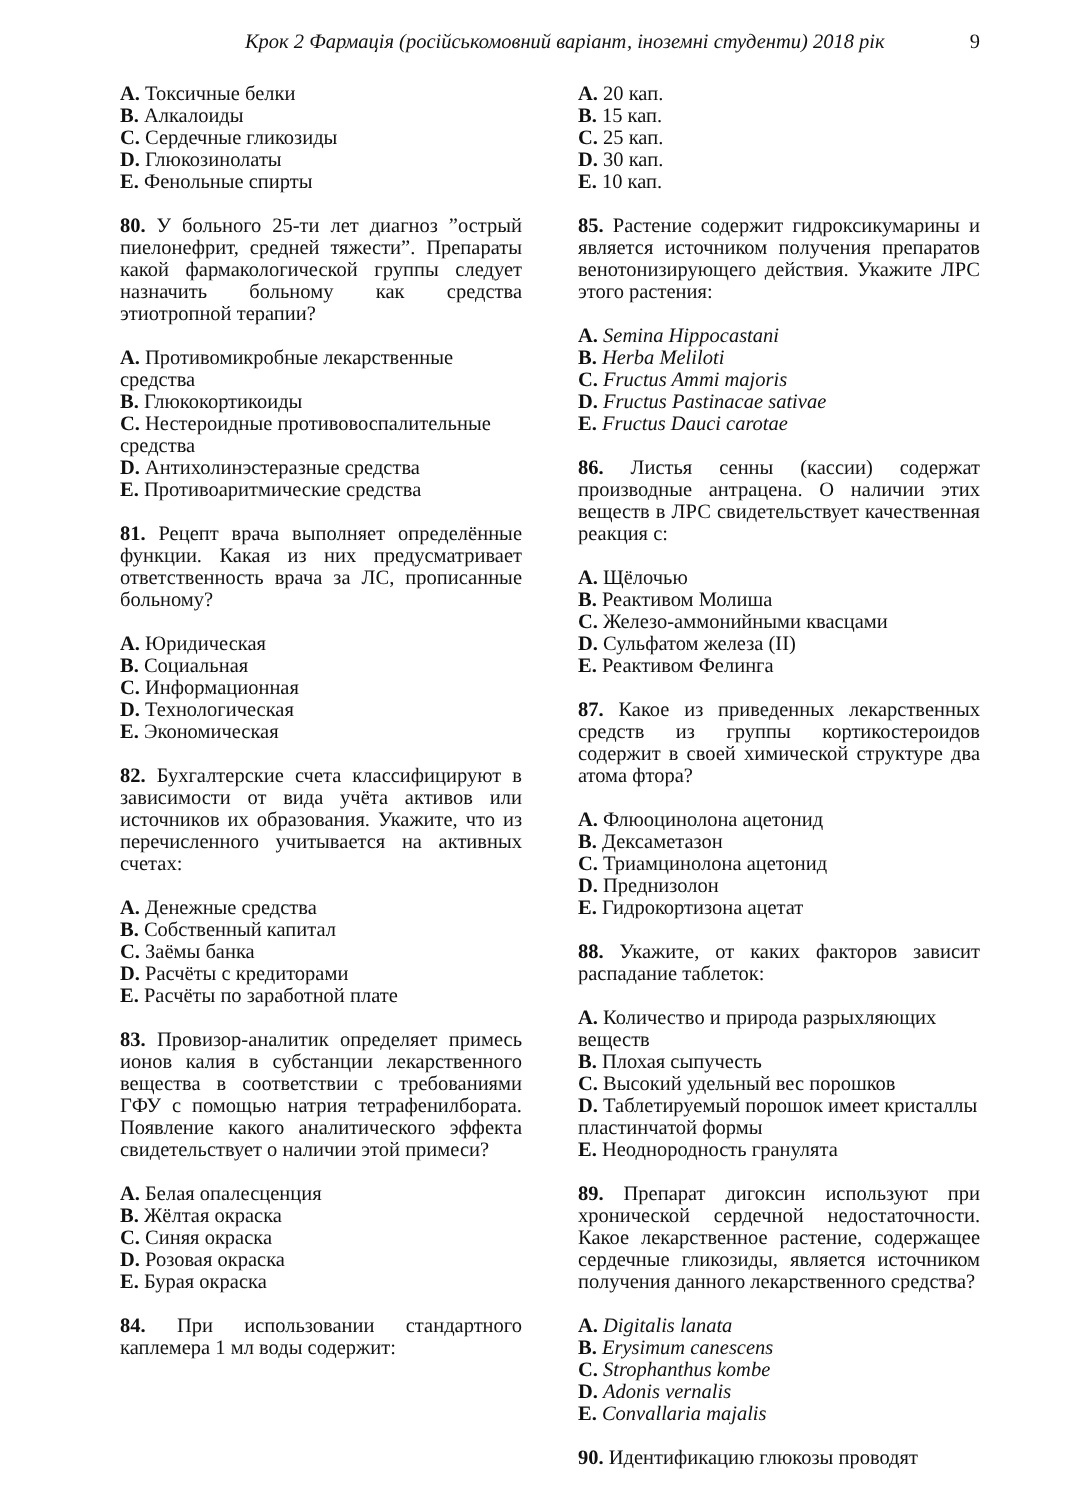Крок 2 Фармація (російськомовний варіант, іноземні студенти) 2018 рік 9
A. Токсичные белки
B. Алкалоиды
C. Сердечные гликозиды
D. Глюкозинолаты
E. Фенольные спирты
80. У больного 25-ти лет диагноз ”острый пиелонефрит, средней тяжести”. Препараты какой фармакологической группы следует назначить больному как средства этиотропной терапии?
A. Противомикробные лекарственные средства
B. Глюкокортикоиды
C. Нестероидные противовоспалительные средства
D. Антихолинэстеразные средства
E. Противоаритмические средства
81. Рецепт врача выполняет определённые функции. Какая из них предусматривает ответственность врача за ЛС, прописанные больному?
A. Юридическая
B. Социальная
C. Информационная
D. Технологическая
E. Экономическая
82. Бухгалтерские счета классифицируют в зависимости от вида учёта активов или источников их образования. Укажите, что из перечисленного учитывается на активных счетах:
A. Денежные средства
B. Собственный капитал
C. Заёмы банка
D. Расчёты с кредиторами
E. Расчёты по заработной плате
83. Провизор-аналитик определяет примесь ионов калия в субстанции лекарственного вещества в соответствии с требованиями ГФУ с помощью натрия тетрафенилбората. Появление какого аналитического эффекта свидетельствует о наличии этой примеси?
A. Белая опалесценция
B. Жёлтая окраска
C. Синяя окраска
D. Розовая окраска
E. Бурая окраска
84. При использовании стандартного каплемера 1 мл воды содержит:
A. 20 кап.
B. 15 кап.
C. 25 кап.
D. 30 кап.
E. 10 кап.
85. Растение содержит гидроксикумарины и является источником получения препаратов венотонизирующего действия. Укажите ЛРС этого растения:
A. Semina Hippocastani
B. Herba Meliloti
C. Fructus Ammi majoris
D. Fructus Pastinacae sativae
E. Fructus Dauci carotae
86. Листья сенны (кассии) содержат производные антрацена. О наличии этих веществ в ЛРС свидетельствует качественная реакция с:
A. Щёлочью
B. Реактивом Молиша
C. Железо-аммонийными квасцами
D. Сульфатом железа (II)
E. Реактивом Фелинга
87. Какое из приведенных лекарственных средств из группы кортикостероидов содержит в своей химической структуре два атома фтора?
A. Флюоцинолона ацетонид
B. Дексаметазон
C. Триамцинолона ацетонид
D. Преднизолон
E. Гидрокортизона ацетат
88. Укажите, от каких факторов зависит распадание таблеток:
A. Количество и природа разрыхляющих веществ
B. Плохая сыпучесть
C. Высокий удельный вес порошков
D. Таблетируемый порошок имеет кристаллы пластинчатой формы
E. Неоднородность гранулята
89. Препарат дигоксин используют при хронической сердечной недостаточности. Какое лекарственное растение, содержащее сердечные гликозиды, является источником получения данного лекарственного средства?
A. Digitalis lanata
B. Erysimum canescens
C. Strophanthus kombe
D. Adonis vernalis
E. Convallaria majalis
90. Идентификацию глюкозы проводят